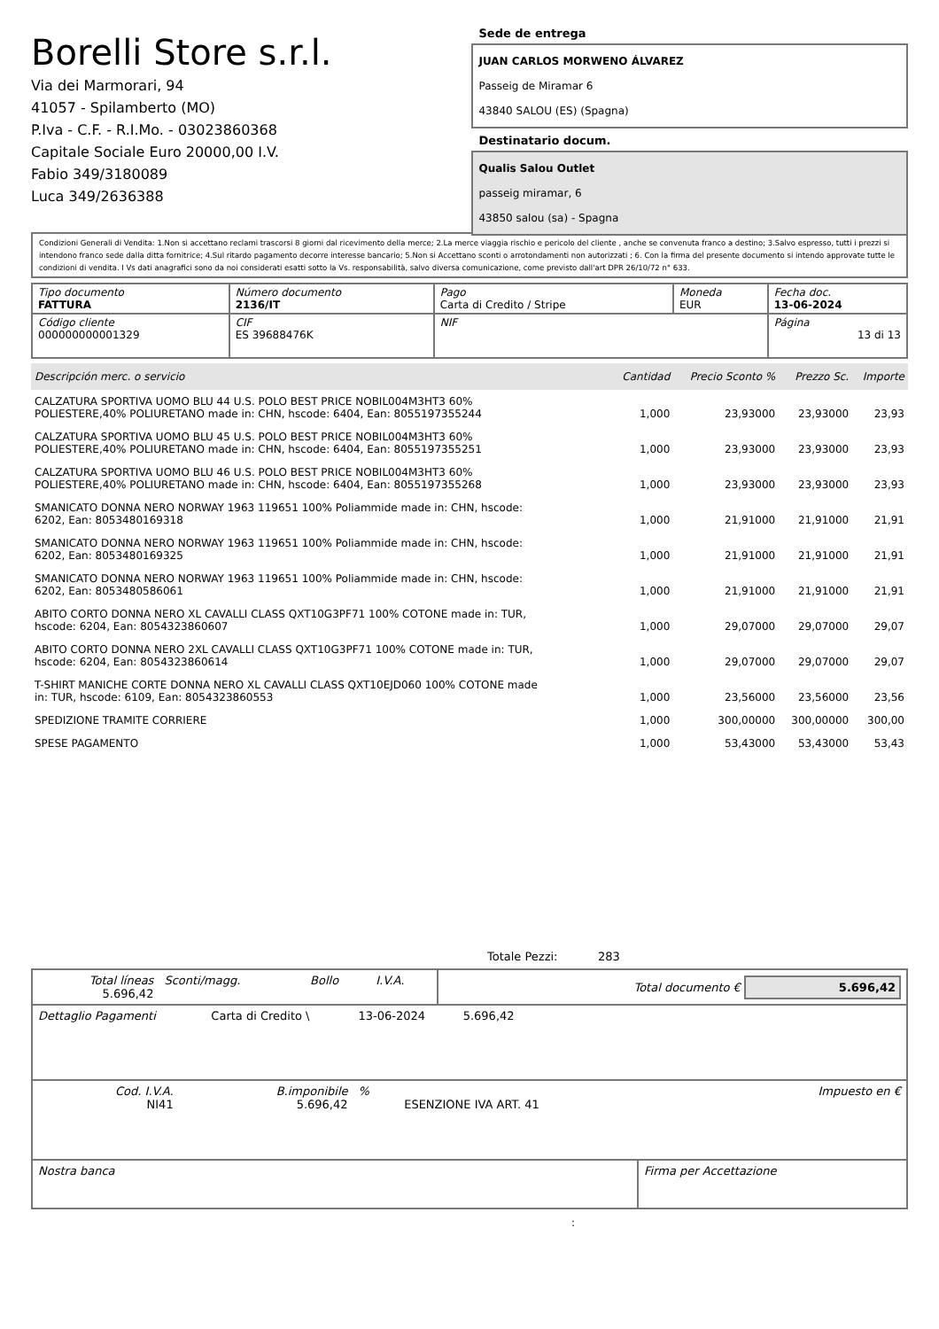Borelli Store s.r.l.
Via dei Marmorari, 94
41057 - Spilamberto (MO)
P.Iva - C.F. - R.I.Mo. - 03023860368
Capitale Sociale Euro 20000,00 I.V.
Fabio 349/3180089
Luca 349/2636388
Sede de entrega
JUAN CARLOS MORWENO ÁLVAREZ
Passeig de Miramar 6
43840 SALOU (ES) (Spagna)
Destinatario docum.
Qualis Salou Outlet
passeig miramar, 6
43850 salou (sa) - Spagna
Condizioni Generali di Vendita: 1.Non si accettano reclami trascorsi 8 giorni dal ricevimento della merce; 2.La merce viaggia rischio e pericolo del cliente , anche se convenuta franco a destino; 3.Salvo espresso, tutti i prezzi si intendono franco sede dalla ditta fornitrice; 4.Sul ritardo pagamento decorre interesse bancario; 5.Non si Accettano sconti o arrotondamenti non autorizzati ; 6. Con la firma del presente documento si intendo approvate tutte le condizioni di vendita. I Vs dati anagrafici sono da noi considerati esatti sotto la Vs. responsabilità, salvo diversa comunicazione, come previsto dall'art DPR 26/10/72 n° 633.
| Tipo documento FATTURA | Número documento 2136/IT | Pago Carta di Credito / Stripe | Moneda EUR | Fecha doc. 13-06-2024 |
| Código cliente 000000000001329 | CIF ES 39688476K | NIF | | Página 13 di 13 |
| Descripción merc. o servicio | Cantidad | Precio Sconto % | Prezzo Sc. | Importe |
| --- | --- | --- | --- | --- |
| CALZATURA SPORTIVA UOMO BLU 44 U.S. POLO BEST PRICE NOBIL004M3HT3 60% POLIESTERE,40% POLIURETANO made in: CHN, hscode: 6404, Ean: 8055197355244 | 1,000 | 23,93000 | 23,93000 | 23,93 |
| CALZATURA SPORTIVA UOMO BLU 45 U.S. POLO BEST PRICE NOBIL004M3HT3 60% POLIESTERE,40% POLIURETANO made in: CHN, hscode: 6404, Ean: 8055197355251 | 1,000 | 23,93000 | 23,93000 | 23,93 |
| CALZATURA SPORTIVA UOMO BLU 46 U.S. POLO BEST PRICE NOBIL004M3HT3 60% POLIESTERE,40% POLIURETANO made in: CHN, hscode: 6404, Ean: 8055197355268 | 1,000 | 23,93000 | 23,93000 | 23,93 |
| SMANICATO DONNA NERO NORWAY 1963 119651 100% Poliammide made in: CHN, hscode: 6202, Ean: 8053480169318 | 1,000 | 21,91000 | 21,91000 | 21,91 |
| SMANICATO DONNA NERO NORWAY 1963 119651 100% Poliammide made in: CHN, hscode: 6202, Ean: 8053480169325 | 1,000 | 21,91000 | 21,91000 | 21,91 |
| SMANICATO DONNA NERO NORWAY 1963 119651 100% Poliammide made in: CHN, hscode: 6202, Ean: 8053480586061 | 1,000 | 21,91000 | 21,91000 | 21,91 |
| ABITO CORTO DONNA NERO XL CAVALLI CLASS QXT10G3PF71 100% COTONE made in: TUR, hscode: 6204, Ean: 8054323860607 | 1,000 | 29,07000 | 29,07000 | 29,07 |
| ABITO CORTO DONNA NERO 2XL CAVALLI CLASS QXT10G3PF71 100% COTONE made in: TUR, hscode: 6204, Ean: 8054323860614 | 1,000 | 29,07000 | 29,07000 | 29,07 |
| T-SHIRT MANICHE CORTE DONNA NERO XL CAVALLI CLASS QXT10EJD060 100% COTONE made in: TUR, hscode: 6109, Ean: 8054323860553 | 1,000 | 23,56000 | 23,56000 | 23,56 |
| SPEDIZIONE TRAMITE CORRIERE | 1,000 | 300,00000 | 300,00000 | 300,00 |
| SPESE PAGAMENTO | 1,000 | 53,43000 | 53,43000 | 53,43 |
Totale Pezzi: 283
| Total líneas 5.696,42 | Sconti/magg. | Bollo | I.V.A. | Total documento € 5.696,42 |
| Dettaglio Pagamenti | Carta di Credito \ | 13-06-2024 | 5.696,42 | |
| Cod. I.V.A. NI41 | B.imponibile 5.696,42 | % | ESENZIONE IVA ART. 41 | Impuesto en € |
| Nostra banca | Firma per Accettazione |
: